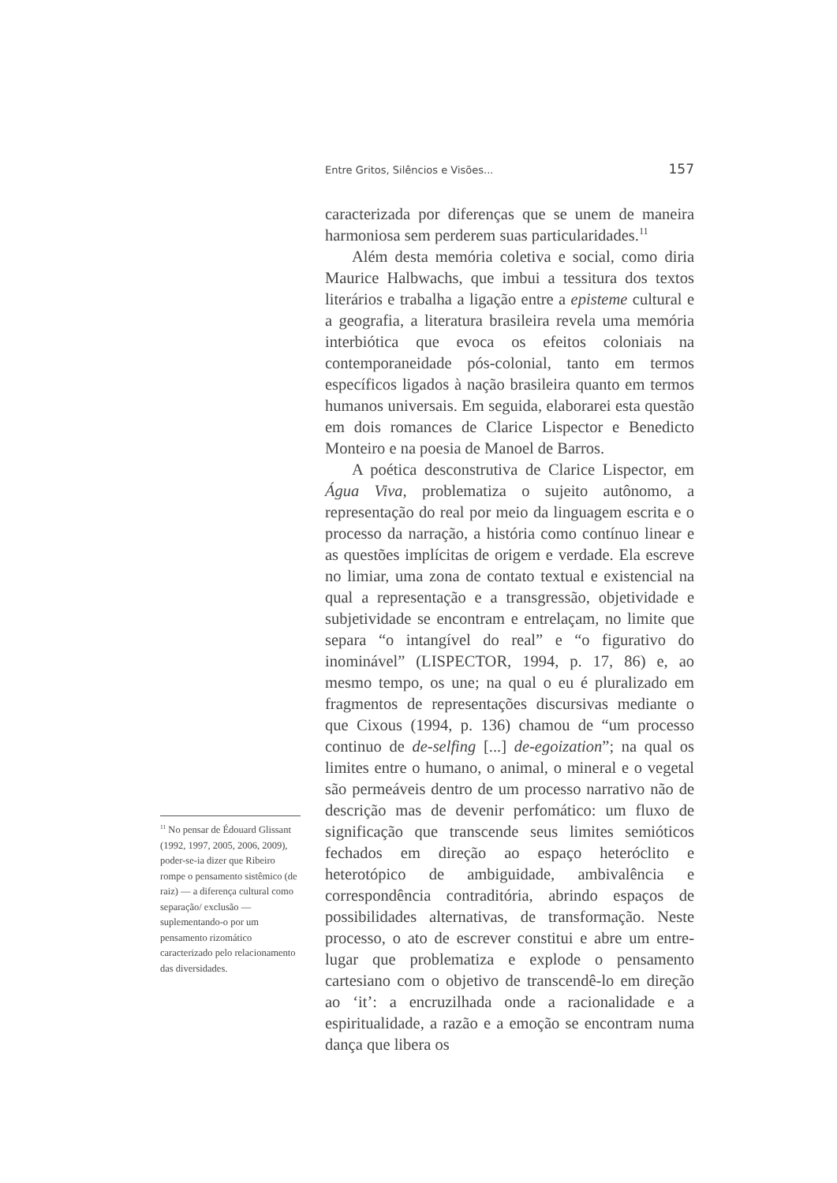Entre Gritos, Silêncios e Visões... 157
caracterizada por diferenças que se unem de maneira harmoniosa sem perderem suas particularidades.<sup>11</sup>
Além desta memória coletiva e social, como diria Maurice Halbwachs, que imbui a tessitura dos textos literários e trabalha a ligação entre a episteme cultural e a geografia, a literatura brasileira revela uma memória interbiótica que evoca os efeitos coloniais na contemporaneidade pós-colonial, tanto em termos específicos ligados à nação brasileira quanto em termos humanos universais. Em seguida, elaborarei esta questão em dois romances de Clarice Lispector e Benedicto Monteiro e na poesia de Manoel de Barros.
A poética desconstrutiva de Clarice Lispector, em Água Viva, problematiza o sujeito autônomo, a representação do real por meio da linguagem escrita e o processo da narração, a história como contínuo linear e as questões implícitas de origem e verdade. Ela escreve no limiar, uma zona de contato textual e existencial na qual a representação e a transgressão, objetividade e subjetividade se encontram e entrelaçam, no limite que separa “o intangível do real” e “o figurativo do inominável” (LISPECTOR, 1994, p. 17, 86) e, ao mesmo tempo, os une; na qual o eu é pluralizado em fragmentos de representações discursivas mediante o que Cixous (1994, p. 136) chamou de “um processo continuo de de-selfing [...] de-egoization”; na qual os limites entre o humano, o animal, o mineral e o vegetal são permeáveis dentro de um processo narrativo não de descrição mas de devenir perfomático: um fluxo de significação que transcende seus limites semióticos fechados em direção ao espaço heteróclito e heterotópico de ambiguidade, ambivalência e correspondência contraditória, abrindo espaços de possibilidades alternativas, de transformação. Neste processo, o ato de escrever constitui e abre um entre-lugar que problematiza e explode o pensamento cartesiano com o objetivo de transcendê-lo em direção ao ‘it’: a encruzilhada onde a racionalidade e a espiritualidade, a razão e a emoção se encontram numa dança que libera os
<sup>11</sup> No pensar de Édouard Glissant (1992, 1997, 2005, 2006, 2009), poder-se-ia dizer que Ribeiro rompe o pensamento sistêmico (de raiz) — a diferença cultural como separação/ exclusão — suplementando-o por um pensamento rizomático caracterizado pelo relacionamento das diversidades.